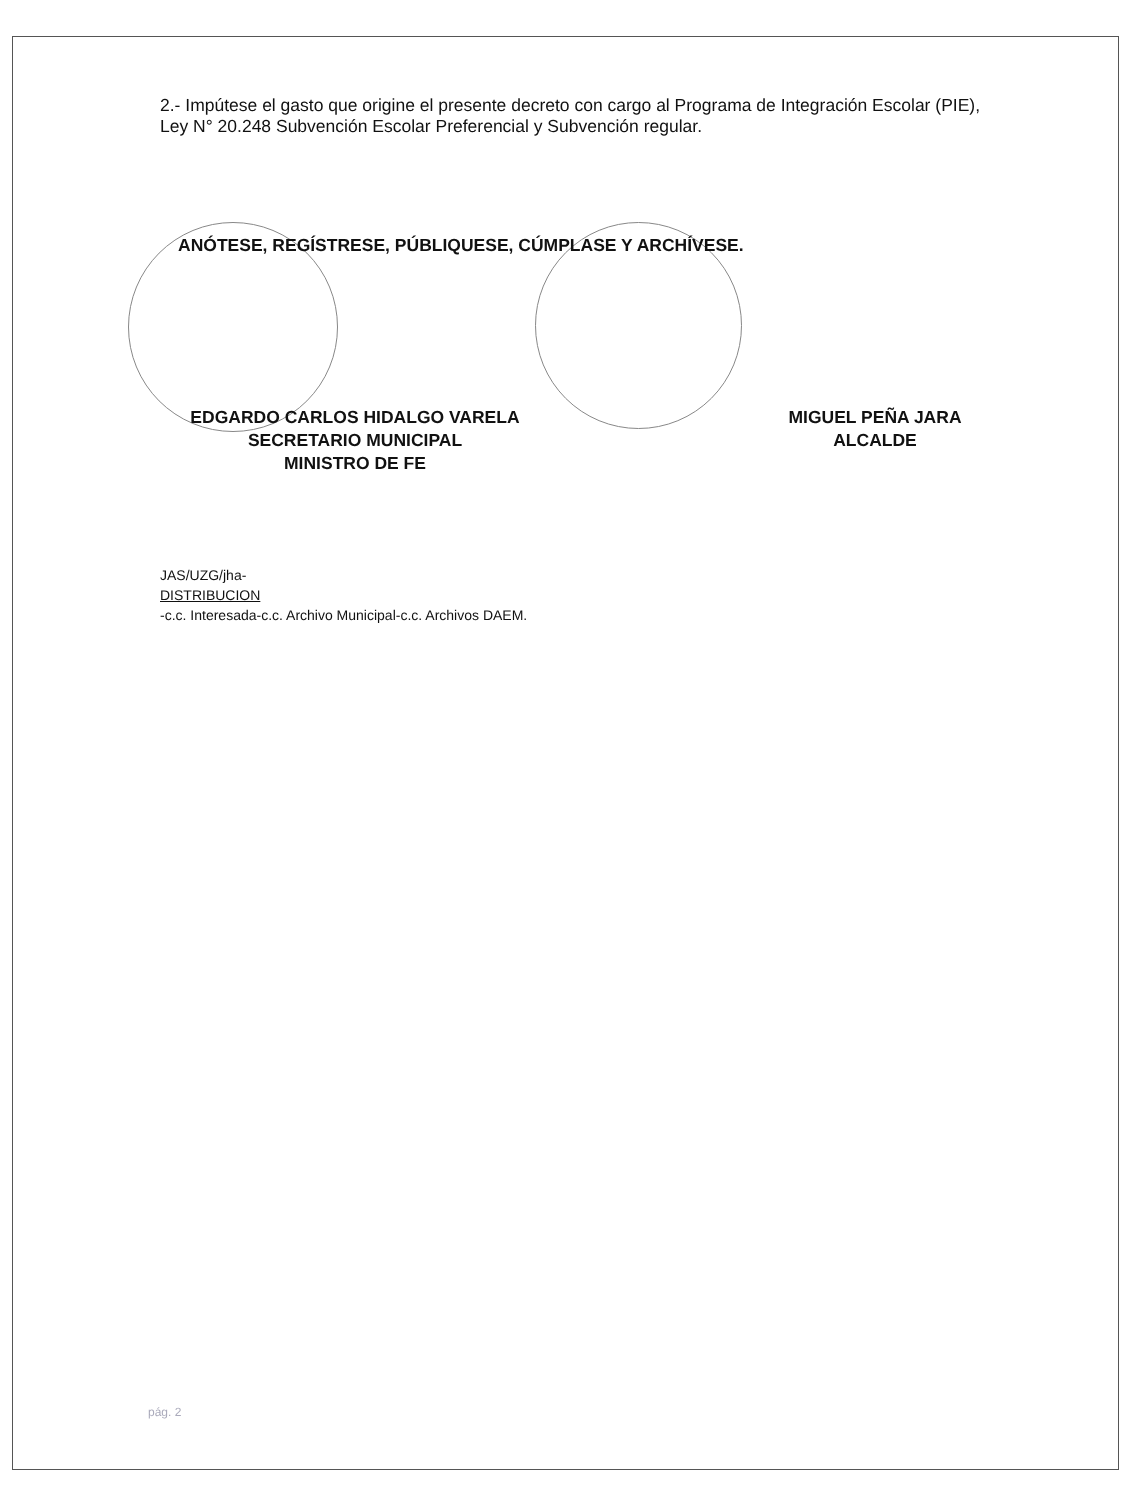2.- Impútese el gasto que origine el presente decreto con cargo al Programa de Integración Escolar (PIE), Ley N° 20.248 Subvención Escolar Preferencial y Subvención regular.
ANÓTESE, REGÍSTRESE, PÚBLIQUESE, CÚMPLASE Y ARCHÍVESE.
EDGARDO CARLOS HIDALGO VARELA
SECRETARIO MUNICIPAL
MINISTRO DE FE
MIGUEL PEÑA JARA
ALCALDE
JAS/UZG/jha-
DISTRIBUCION
-c.c. Interesada-c.c. Archivo Municipal-c.c. Archivos DAEM.
pág. 2